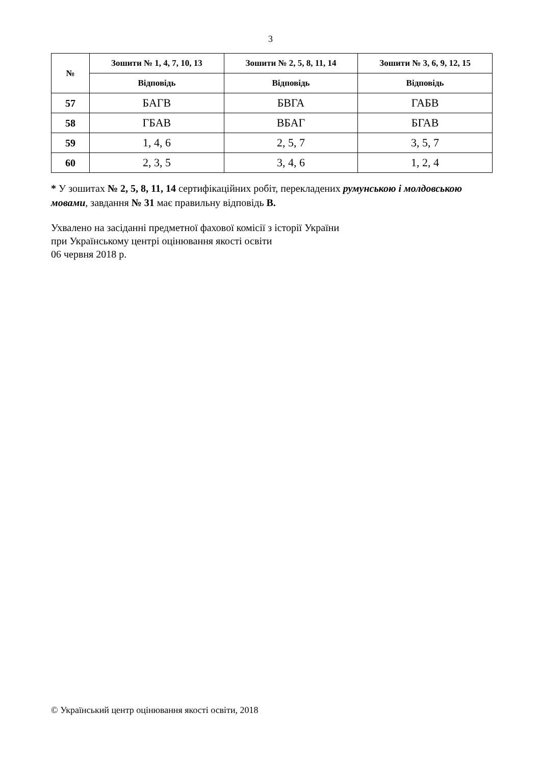3
| № | Зошити № 1, 4, 7, 10, 13 | Зошити № 2, 5, 8, 11, 14 | Зошити № 3, 6, 9, 12, 15 |
| --- | --- | --- | --- |
| | Відповідь | Відповідь | Відповідь |
| 57 | БАГВ | БВГА | ГАБВ |
| 58 | ГБАВ | ВБАГ | БГАВ |
| 59 | 1, 4, 6 | 2, 5, 7 | 3, 5, 7 |
| 60 | 2, 3, 5 | 3, 4, 6 | 1, 2, 4 |
* У зошитах № 2, 5, 8, 11, 14 сертифікаційних робіт, перекладених румунською і молдовською мовами, завдання № 31 має правильну відповідь В.
Ухвалено на засіданні предметної фахової комісії з історії України
при Українському центрі оцінювання якості освіти
06 червня 2018 р.
© Український центр оцінювання якості освіти, 2018